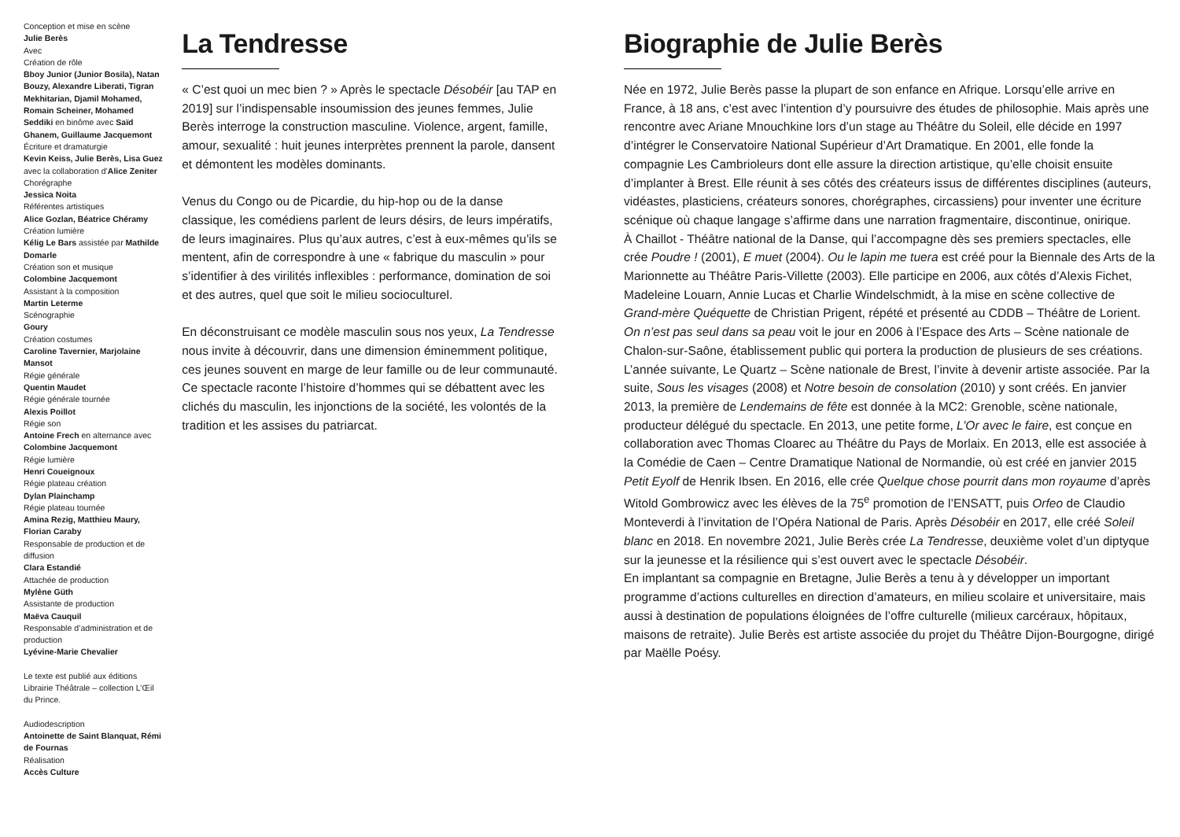Conception et mise en scène
Julie Berès
Avec
Création de rôle
Bboy Junior (Junior Bosila), Natan Bouzy, Alexandre Liberati, Tigran Mekhitarian, Djamil Mohamed, Romain Scheiner, Mohamed Seddiki en binôme avec Saïd Ghanem, Guillaume Jacquemont
Écriture et dramaturgie
Kevin Keiss, Julie Berès, Lisa Guez avec la collaboration d’Alice Zeniter
Chorégraphe
Jessica Noita
Référentes artistiques
Alice Gozlan, Béatrice Chéramy
Création lumière
Kélig Le Bars assistée par Mathilde Domarle
Création son et musique
Colombine Jacquemont
Assistant à la composition
Martin Leterme
Scénographie
Goury
Création costumes
Caroline Tavernier, Marjolaine Mansot
Régie générale
Quentin Maudet
Régie générale tournée
Alexis Poillot
Régie son
Antoine Frech en alternance avec Colombine Jacquemont
Régie lumière
Henri Coueignoux
Régie plateau création
Dylan Plainchamp
Régie plateau tournée
Amina Rezig, Matthieu Maury, Florian Caraby
Responsable de production et de diffusion
Clara Estandié
Attachée de production
Mylène Güth
Assistante de production
Maëva Cauquil
Responsable d’administration et de production
Lyévine-Marie Chevalier
Le texte est publié aux éditions Librairie Théâtrale – collection L’Œil du Prince.
Audiodescription
Antoinette de Saint Blanquat, Rémi de Fournas
Réalisation
Accès Culture
La Tendresse
« C’est quoi un mec bien ? » Après le spectacle Désobéir [au TAP en 2019] sur l’indispensable insoumission des jeunes femmes, Julie Berès interroge la construction masculine. Violence, argent, famille, amour, sexualité : huit jeunes interprètes prennent la parole, dansent et démontent les modèles dominants.
Venus du Congo ou de Picardie, du hip-hop ou de la danse classique, les comédiens parlent de leurs désirs, de leurs impératifs, de leurs imaginaires. Plus qu’aux autres, c’est à eux-mêmes qu’ils se mentent, afin de correspondre à une « fabrique du masculin » pour s’identifier à des virilités inflexibles : performance, domination de soi et des autres, quel que soit le milieu socioculturel.
En déconstruisant ce modèle masculin sous nos yeux, La Tendresse nous invite à découvrir, dans une dimension éminemment politique, ces jeunes souvent en marge de leur famille ou de leur communauté. Ce spectacle raconte l’histoire d’hommes qui se débattent avec les clichés du masculin, les injonctions de la société, les volontés de la tradition et les assises du patriarcat.
Biographie de Julie Berès
Née en 1972, Julie Berès passe la plupart de son enfance en Afrique. Lorsqu’elle arrive en France, à 18 ans, c’est avec l’intention d’y poursuivre des études de philosophie. Mais après une rencontre avec Ariane Mnouchkine lors d’un stage au Théâtre du Soleil, elle décide en 1997 d’intégrer le Conservatoire National Supérieur d’Art Dramatique. En 2001, elle fonde la compagnie Les Cambrioleurs dont elle assure la direction artistique, qu’elle choisit ensuite d’implanter à Brest. Elle réunit à ses côtés des créateurs issus de différentes disciplines (auteurs, vidéastes, plasticiens, créateurs sonores, chorégraphes, circassiens) pour inventer une écriture scénique où chaque langage s’affirme dans une narration fragmentaire, discontinue, onirique.
À Chaillot - Théâtre national de la Danse, qui l’accompagne dès ses premiers spectacles, elle crée Poudre ! (2001), E muet (2004). Ou le lapin me tuera est créé pour la Biennale des Arts de la Marionnette au Théâtre Paris-Villette (2003). Elle participe en 2006, aux côtés d’Alexis Fichet, Madeleine Louarn, Annie Lucas et Charlie Windelschmidt, à la mise en scène collective de Grand-mère Quéquette de Christian Prigent, répété et présenté au CDDB – Théâtre de Lorient. On n’est pas seul dans sa peau voit le jour en 2006 à l’Espace des Arts – Scène nationale de Chalon-sur-Saône, établissement public qui portera la production de plusieurs de ses créations. L’année suivante, Le Quartz – Scène nationale de Brest, l’invite à devenir artiste associée. Par la suite, Sous les visages (2008) et Notre besoin de consolation (2010) y sont créés. En janvier 2013, la première de Lendemains de fête est donnée à la MC2: Grenoble, scène nationale, producteur délégué du spectacle. En 2013, une petite forme, L’Or avec le faire, est conçue en collaboration avec Thomas Cloarec au Théâtre du Pays de Morlaix. En 2013, elle est associée à la Comédie de Caen – Centre Dramatique National de Normandie, où est créé en janvier 2015 Petit Eyolf de Henrik Ibsen. En 2016, elle crée Quelque chose pourrit dans mon royaume d’après Witold Gombrowicz avec les élèves de la 75<sup>e</sup> promotion de l’ENSATT, puis Orfeo de Claudio Monteverdi à l’invitation de l’Opéra National de Paris. Après Désobéir en 2017, elle créé Soleil blanc en 2018. En novembre 2021, Julie Berès crée La Tendresse, deuxième volet d’un diptyque sur la jeunesse et la résilience qui s’est ouvert avec le spectacle Désobéir.
En implantant sa compagnie en Bretagne, Julie Berès a tenu à y développer un important programme d’actions culturelles en direction d’amateurs, en milieu scolaire et universitaire, mais aussi à destination de populations éloignées de l’offre culturelle (milieux carcéraux, hôpitaux, maisons de retraite). Julie Berès est artiste associée du projet du Théâtre Dijon-Bourgogne, dirigé par Maëlle Poésy.